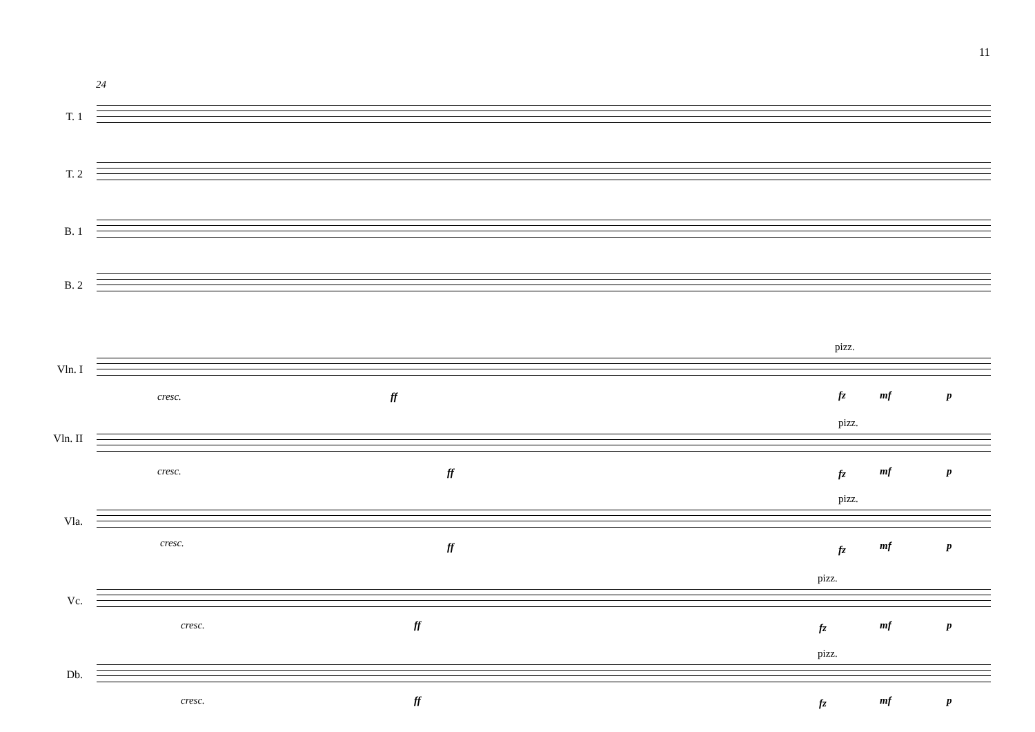11
24
T. 1
T. 2
B. 1
B. 2
Vln. I
cresc. ff
pizz.
fz mf p
Vln. II
cresc. ff
pizz.
fz mf p
Vla.
cresc. ff
pizz.
fz mf p
Vc.
cresc. ff
pizz.
fz mf p
Db.
cresc. ff
pizz.
fz mf p